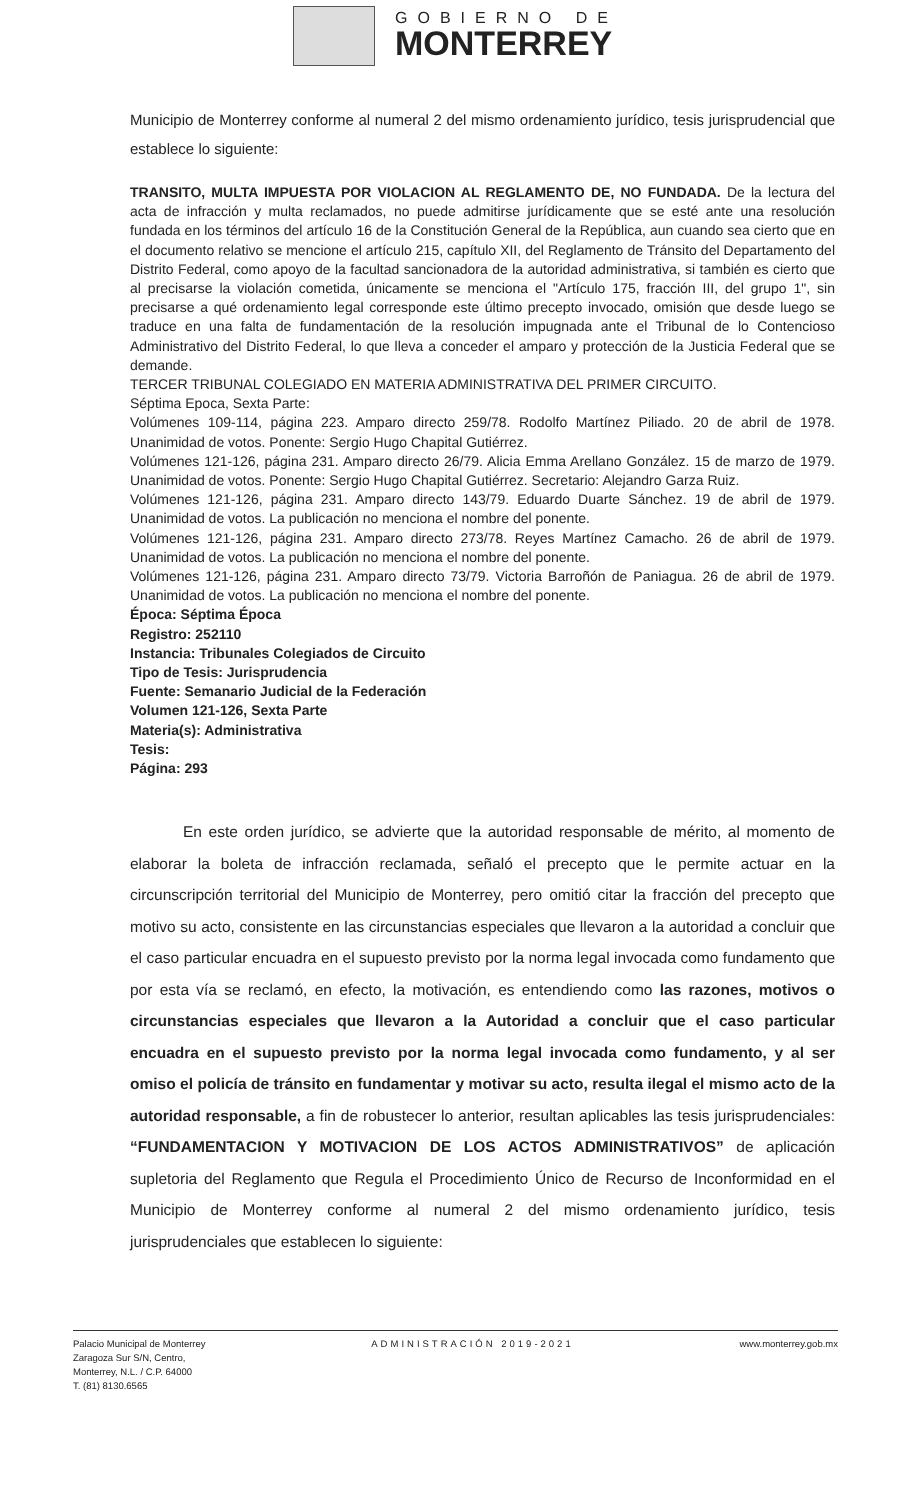GOBIERNO DE
MONTERREY
Municipio de Monterrey conforme al numeral 2 del mismo ordenamiento jurídico, tesis jurisprudencial que establece lo siguiente:
TRANSITO, MULTA IMPUESTA POR VIOLACION AL REGLAMENTO DE, NO FUNDADA. De la lectura del acta de infracción y multa reclamados, no puede admitirse jurídicamente que se esté ante una resolución fundada en los términos del artículo 16 de la Constitución General de la República, aun cuando sea cierto que en el documento relativo se mencione el artículo 215, capítulo XII, del Reglamento de Tránsito del Departamento del Distrito Federal, como apoyo de la facultad sancionadora de la autoridad administrativa, si también es cierto que al precisarse la violación cometida, únicamente se menciona el "Artículo 175, fracción III, del grupo 1", sin precisarse a qué ordenamiento legal corresponde este último precepto invocado, omisión que desde luego se traduce en una falta de fundamentación de la resolución impugnada ante el Tribunal de lo Contencioso Administrativo del Distrito Federal, lo que lleva a conceder el amparo y protección de la Justicia Federal que se demande.
TERCER TRIBUNAL COLEGIADO EN MATERIA ADMINISTRATIVA DEL PRIMER CIRCUITO.
Séptima Epoca, Sexta Parte:
Volúmenes 109-114, página 223. Amparo directo 259/78. Rodolfo Martínez Piliado. 20 de abril de 1978. Unanimidad de votos. Ponente: Sergio Hugo Chapital Gutiérrez.
Volúmenes 121-126, página 231. Amparo directo 26/79. Alicia Emma Arellano González. 15 de marzo de 1979. Unanimidad de votos. Ponente: Sergio Hugo Chapital Gutiérrez. Secretario: Alejandro Garza Ruiz.
Volúmenes 121-126, página 231. Amparo directo 143/79. Eduardo Duarte Sánchez. 19 de abril de 1979. Unanimidad de votos. La publicación no menciona el nombre del ponente.
Volúmenes 121-126, página 231. Amparo directo 273/78. Reyes Martínez Camacho. 26 de abril de 1979. Unanimidad de votos. La publicación no menciona el nombre del ponente.
Volúmenes 121-126, página 231. Amparo directo 73/79. Victoria Barroñón de Paniagua. 26 de abril de 1979. Unanimidad de votos. La publicación no menciona el nombre del ponente.
Época: Séptima Época
Registro: 252110
Instancia: Tribunales Colegiados de Circuito
Tipo de Tesis: Jurisprudencia
Fuente: Semanario Judicial de la Federación
Volumen 121-126, Sexta Parte
Materia(s): Administrativa
Tesis:
Página: 293
En este orden jurídico, se advierte que la autoridad responsable de mérito, al momento de elaborar la boleta de infracción reclamada, señaló el precepto que le permite actuar en la circunscripción territorial del Municipio de Monterrey, pero omitió citar la fracción del precepto que motivo su acto, consistente en las circunstancias especiales que llevaron a la autoridad a concluir que el caso particular encuadra en el supuesto previsto por la norma legal invocada como fundamento que por esta vía se reclamó, en efecto, la motivación, es entendiendo como las razones, motivos o circunstancias especiales que llevaron a la Autoridad a concluir que el caso particular encuadra en el supuesto previsto por la norma legal invocada como fundamento, y al ser omiso el policía de tránsito en fundamentar y motivar su acto, resulta ilegal el mismo acto de la autoridad responsable, a fin de robustecer lo anterior, resultan aplicables las tesis jurisprudenciales: “FUNDAMENTACION Y MOTIVACION DE LOS ACTOS ADMINISTRATIVOS” de aplicación supletoria del Reglamento que Regula el Procedimiento Único de Recurso de Inconformidad en el Municipio de Monterrey conforme al numeral 2 del mismo ordenamiento jurídico, tesis jurisprudenciales que establecen lo siguiente:
Palacio Municipal de Monterrey
Zaragoza Sur S/N, Centro,
Monterrey, N.L. / C.P. 64000
T. (81) 8130.6565
ADMINISTRACIÓN 2019-2021 www.monterrey.gob.mx